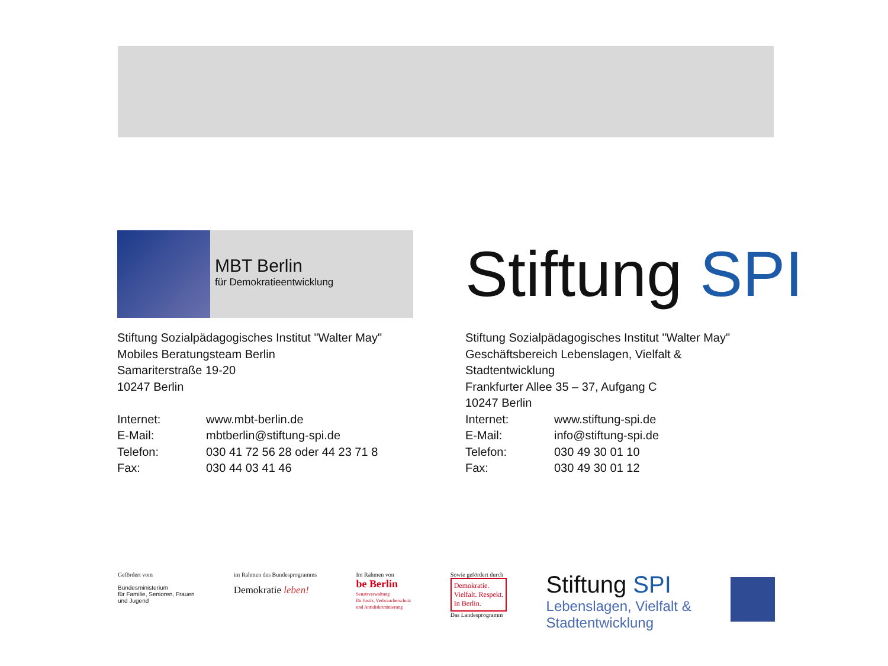MBT Berlin
für Demokratieentwicklung
Stiftung Sozialpädagogisches Institut "Walter May"
Mobiles Beratungsteam Berlin
Samariterstraße 19-20
10247 Berlin
Internet: www.mbt-berlin.de
E-Mail: mbtberlin@stiftung-spi.de
Telefon: 030 41 72 56 28 oder 44 23 71 8
Fax: 030 44 03 41 46
Stiftung SPI
Stiftung Sozialpädagogisches Institut "Walter May"
Geschäftsbereich Lebenslagen, Vielfalt &
Stadtentwicklung
Frankfurter Allee 35 – 37, Aufgang C
10247 Berlin
Internet: www.stiftung-spi.de
E-Mail: info@stiftung-spi.de
Telefon: 030 49 30 01 10
Fax: 030 49 30 01 12
Gefördert vom
Bundesministerium
für Familie, Senioren, Frauen
und Jugend
im Rahmen des Bundesprogramms
Demokratie leben!
Im Rahmen von
be Berlin
Senatsverwaltung
für Justiz, Verbraucherschutz
und Antidiskriminierung
Sowie gefördert durch
Demokratie.
Vielfalt. Respekt.
In Berlin.
Das Landesprogramm
Stiftung SPI
Lebenslagen, Vielfalt &
Stadtentwicklung